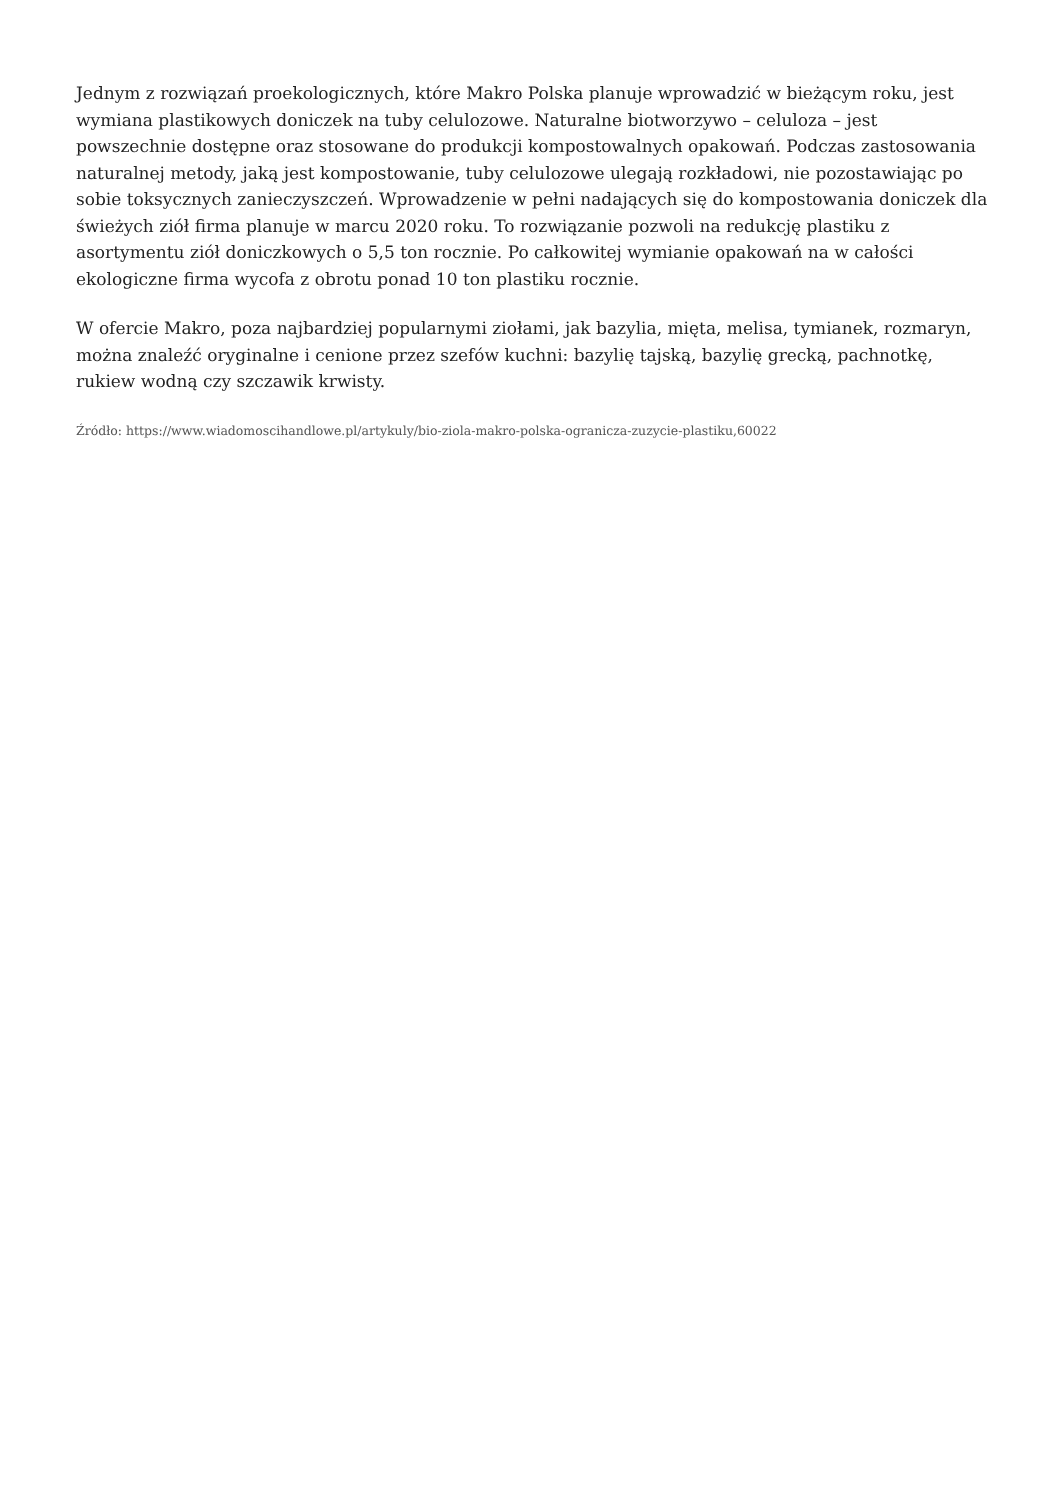Jednym z rozwiązań proekologicznych, które Makro Polska planuje wprowadzić w bieżącym roku, jest wymiana plastikowych doniczek na tuby celulozowe. Naturalne biotworzywo – celuloza – jest powszechnie dostępne oraz stosowane do produkcji kompostowalnych opakowań. Podczas zastosowania naturalnej metody, jaką jest kompostowanie, tuby celulozowe ulegają rozkładowi, nie pozostawiając po sobie toksycznych zanieczyszczeń. Wprowadzenie w pełni nadających się do kompostowania doniczek dla świeżych ziół firma planuje w marcu 2020 roku. To rozwiązanie pozwoli na redukcję plastiku z asortymentu ziół doniczkowych o 5,5 ton rocznie. Po całkowitej wymianie opakowań na w całości ekologiczne firma wycofa z obrotu ponad 10 ton plastiku rocznie.
W ofercie Makro, poza najbardziej popularnymi ziołami, jak bazylia, mięta, melisa, tymianek, rozmaryn, można znaleźć oryginalne i cenione przez szefów kuchni: bazylię tajską, bazylię grecką, pachnotkę, rukiew wodną czy szczawik krwisty.
Źródło: https://www.wiadomoscihandlowe.pl/artykuly/bio-ziola-makro-polska-ogranicza-zuzycie-plastiku,60022